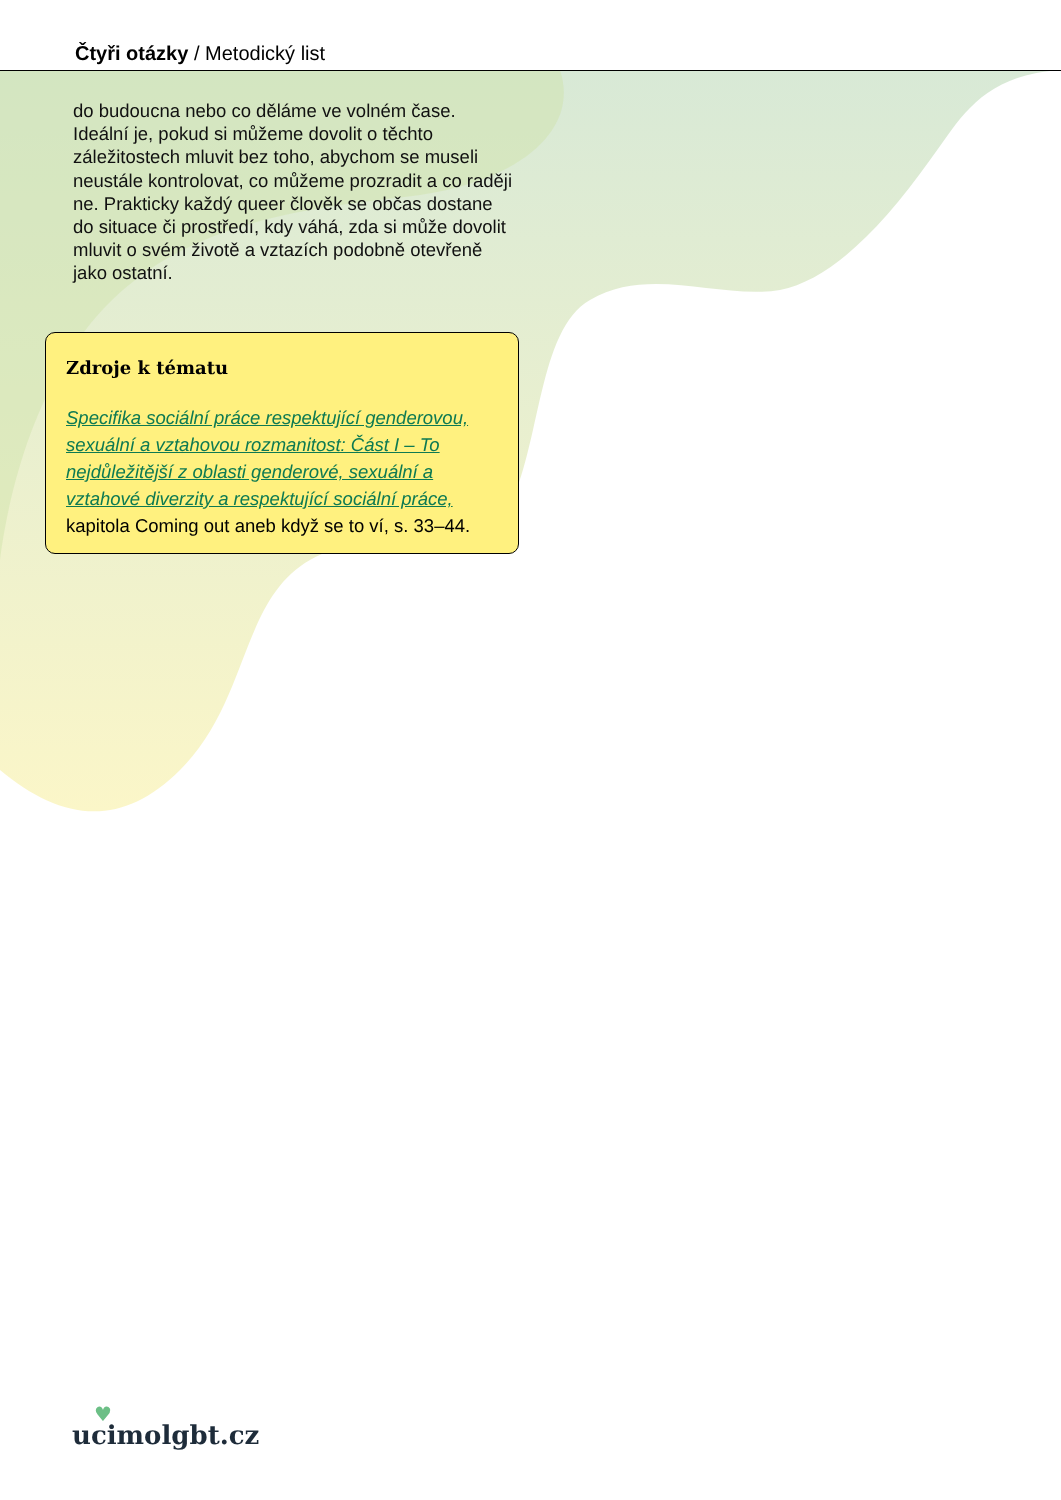Čtyři otázky / Metodický list
do budoucna nebo co děláme ve volném čase. Ideální je, pokud si můžeme dovolit o těchto záležitostech mluvit bez toho, abychom se museli neustále kontrolovat, co můžeme prozradit a co raději ne. Prakticky každý queer člověk se občas dostane do situace či prostředí, kdy váhá, zda si může dovolit mluvit o svém životě a vztazích podobně otevřeně jako ostatní.
Zdroje k tématu
Specifika sociální práce respektující genderovou, sexuální a vztahovou rozmanitost: Část I – To nejdůležitější z oblasti genderové, sexuální a vztahové diverzity a respektující sociální práce, kapitola Coming out aneb když se to ví, s. 33–44.
♥
ucimolgbt.cz